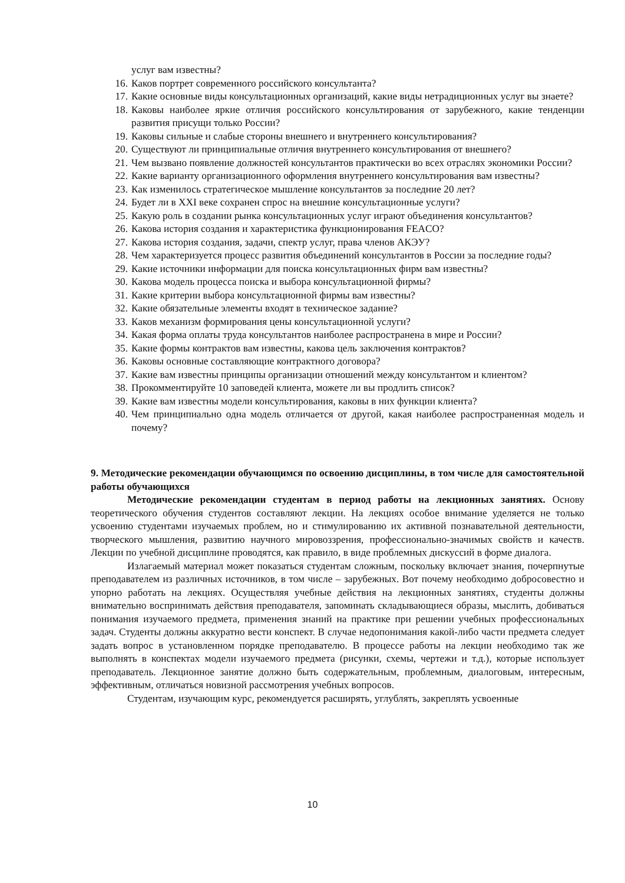услуг вам известны?
16. Каков портрет современного российского консультанта?
17. Какие основные виды консультационных организаций, какие виды нетрадиционных услуг вы знаете?
18. Каковы наиболее яркие отличия российского консультирования от зарубежного, какие тенденции развития присущи только России?
19. Каковы сильные и слабые стороны внешнего и внутреннего консультирования?
20. Существуют ли принципиальные отличия внутреннего консультирования от внешнего?
21. Чем вызвано появление должностей консультантов практически во всех отраслях экономики России?
22. Какие варианту организационного оформления внутреннего консультирования вам известны?
23. Как изменилось стратегическое мышление консультантов за последние 20 лет?
24. Будет ли в XXI веке сохранен спрос на внешние консультационные услуги?
25. Какую роль в создании рынка консультационных услуг играют объединения консультантов?
26. Какова история создания и характеристика функционирования FEACO?
27. Какова история создания, задачи, спектр услуг, права членов АКЭУ?
28. Чем характеризуется процесс развития объединений консультантов в России за последние годы?
29. Какие источники информации для поиска консультационных фирм вам известны?
30. Какова модель процесса поиска и выбора консультационной фирмы?
31. Какие критерии выбора консультационной фирмы вам известны?
32. Какие обязательные элементы входят в техническое задание?
33. Каков механизм формирования цены консультационной услуги?
34. Какая форма оплаты труда консультантов наиболее распространена в мире и России?
35. Какие формы контрактов вам известны, какова цель заключения контрактов?
36. Каковы основные составляющие контрактного договора?
37. Какие вам известны принципы организации отношений между консультантом и клиентом?
38. Прокомментируйте 10 заповедей клиента, можете ли вы продлить список?
39. Какие вам известны модели консультирования, каковы в них функции клиента?
40. Чем принципиально одна модель отличается от другой, какая наиболее распространенная модель и почему?
9. Методические рекомендации обучающимся по освоению дисциплины, в том числе для самостоятельной работы обучающихся
Методические рекомендации студентам в период работы на лекционных занятиях. Основу теоретического обучения студентов составляют лекции. На лекциях особое внимание уделяется не только усвоению студентами изучаемых проблем, но и стимулированию их активной познавательной деятельности, творческого мышления, развитию научного мировоззрения, профессионально-значимых свойств и качеств. Лекции по учебной дисциплине проводятся, как правило, в виде проблемных дискуссий в форме диалога.
Излагаемый материал может показаться студентам сложным, поскольку включает знания, почерпнутые преподавателем из различных источников, в том числе – зарубежных. Вот почему необходимо добросовестно и упорно работать на лекциях. Осуществляя учебные действия на лекционных занятиях, студенты должны внимательно воспринимать действия преподавателя, запоминать складывающиеся образы, мыслить, добиваться понимания изучаемого предмета, применения знаний на практике при решении учебных профессиональных задач. Студенты должны аккуратно вести конспект. В случае недопонимания какой-либо части предмета следует задать вопрос в установленном порядке преподавателю. В процессе работы на лекции необходимо так же выполнять в конспектах модели изучаемого предмета (рисунки, схемы, чертежи и т.д.), которые использует преподаватель. Лекционное занятие должно быть содержательным, проблемным, диалоговым, интересным, эффективным, отличаться новизной рассмотрения учебных вопросов.
Студентам, изучающим курс, рекомендуется расширять, углублять, закреплять усвоенные
10